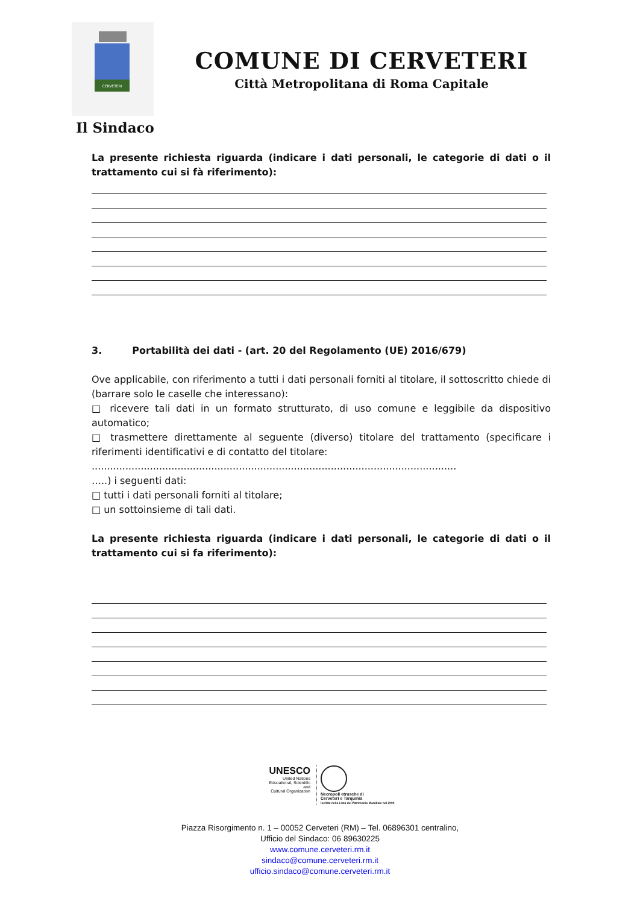CERVETERI
COMUNE DI CERVETERI
Città Metropolitana di Roma Capitale
Il Sindaco
La presente richiesta riguarda (indicare i dati personali, le categorie di dati o il trattamento cui si fà riferimento):
3. Portabilità dei dati - (art. 20 del Regolamento (UE) 2016/679)
Ove applicabile, con riferimento a tutti i dati personali forniti al titolare, il sottoscritto chiede di (barrare solo le caselle che interessano):
□ ricevere tali dati in un formato strutturato, di uso comune e leggibile da dispositivo automatico;
□ trasmettere direttamente al seguente (diverso) titolare del trattamento (specificare i riferimenti identificativi e di contatto del titolare:
.......................................................................................................................
…..) i seguenti dati:
□ tutti i dati personali forniti al titolare;
□ un sottoinsieme di tali dati.
La presente richiesta riguarda (indicare i dati personali, le categorie di dati o il trattamento cui si fa riferimento):
UNESCO
United Nations
Educational, Scientific and
Cultural Organization
Necropoli etrusche di
Cerveteri e Tarquinia
Iscritta nella Lista del Patrimonio Mondiale nel 2004
Piazza Risorgimento n. 1 – 00052 Cerveteri (RM) – Tel. 06896301 centralino,
Ufficio del Sindaco: 06 89630225
www.comune.cerveteri.rm.it
sindaco@comune.cerveteri.rm.it
ufficio.sindaco@comune.cerveteri.rm.it